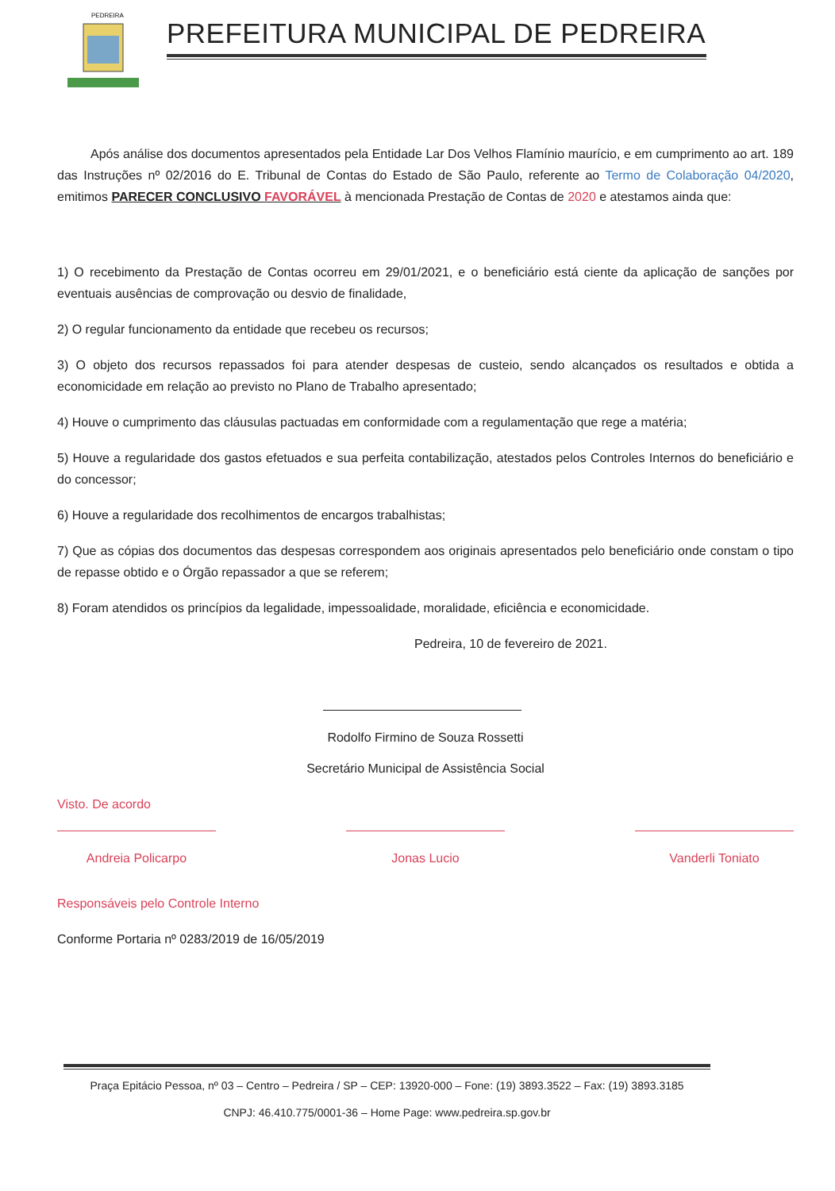PEDREIRA
PREFEITURA MUNICIPAL DE PEDREIRA
Após análise dos documentos apresentados pela Entidade Lar Dos Velhos Flamínio maurício, e em cumprimento ao art. 189 das Instruções nº 02/2016 do E. Tribunal de Contas do Estado de São Paulo, referente ao Termo de Colaboração 04/2020, emitimos PARECER CONCLUSIVO FAVORÁVEL à mencionada Prestação de Contas de 2020 e atestamos ainda que:
1) O recebimento da Prestação de Contas ocorreu em 29/01/2021, e o beneficiário está ciente da aplicação de sanções por eventuais ausências de comprovação ou desvio de finalidade,
2) O regular funcionamento da entidade que recebeu os recursos;
3) O objeto dos recursos repassados foi para atender despesas de custeio, sendo alcançados os resultados e obtida a economicidade em relação ao previsto no Plano de Trabalho apresentado;
4) Houve o cumprimento das cláusulas pactuadas em conformidade com a regulamentação que rege a matéria;
5) Houve a regularidade dos gastos efetuados e sua perfeita contabilização, atestados pelos Controles Internos do beneficiário e do concessor;
6) Houve a regularidade dos recolhimentos de encargos trabalhistas;
7) Que as cópias dos documentos das despesas correspondem aos originais apresentados pelo beneficiário onde constam o tipo de repasse obtido e o Órgão repassador a que se referem;
8) Foram atendidos os princípios da legalidade, impessoalidade, moralidade, eficiência e economicidade.
Pedreira, 10 de fevereiro de 2021.
Rodolfo Firmino de Souza Rossetti
Secretário Municipal de Assistência Social
Visto. De acordo
Andreia Policarpo Jonas Lucio Vanderli Toniato
Responsáveis pelo Controle Interno
Conforme Portaria nº 0283/2019 de 16/05/2019
Praça Epitácio Pessoa, nº 03 – Centro – Pedreira / SP – CEP: 13920-000 – Fone: (19) 3893.3522 – Fax: (19) 3893.3185
CNPJ: 46.410.775/0001-36 – Home Page: www.pedreira.sp.gov.br